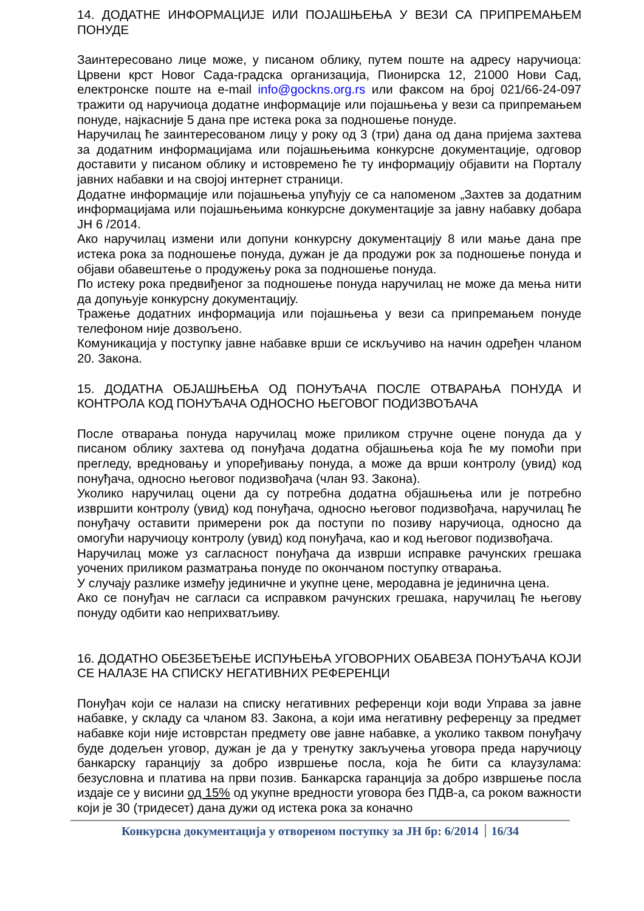14. ДОДАТНЕ ИНФОРМАЦИЈЕ ИЛИ ПОЈАШЊЕЊА У ВЕЗИ СА ПРИПРЕМАЊЕМ ПОНУДЕ
Заинтересовано лице може, у писаном облику, путем поште на адресу наручиоца: Црвени крст Новог Сада-градска организација, Пионирска 12, 21000 Нови Сад, електронске поште на e-mail info@gockns.org.rs или факсом на број 021/66-24-097 тражити од наручиоца додатне информације или појашњења у вези са припремањем понуде, најкасније 5 дана пре истека рока за подношење понуде.
Наручилац ће заинтересованом лицу у року од 3 (три) дана од дана пријема захтева за додатним информацијама или појашњењима конкурсне документације, одговор доставити у писаном облику и истовремено ће ту информацију објавити на Порталу јавних набавки и на својој интернет страници.
Додатне информације или појашњења упућују се са напоменом „Захтев за додатним информацијама или појашњењима конкурсне документације за јавну набавку добара ЈН 6 /2014.
Ако наручилац измени или допуни конкурсну документацију 8 или мање дана пре истека рока за подношење понуда, дужан је да продужи рок за подношење понуда и објави обавештење о продужењу рока за подношење понуда.
По истеку рока предвиђеног за подношење понуда наручилац не може да мења нити да допуњује конкурсну документацију.
Тражење додатних информација или појашњења у вези са припремањем понуде телефоном није дозвољено.
Комуникација у поступку јавне набавке врши се искључиво на начин одређен чланом 20. Закона.
15. ДОДАТНА ОБЈАШЊЕЊА ОД ПОНУЂАЧА ПОСЛЕ ОТВАРАЊА ПОНУДА И КОНТРОЛА КОД ПОНУЂАЧА ОДНОСНО ЊЕГОВОГ ПОДИЗВОЂАЧА
После отварања понуда наручилац може приликом стручне оцене понуда да у писаном облику захтева од понуђача додатна објашњења која ће му помоћи при прегледу, вредновању и упоређивању понуда, а може да врши контролу (увид) код понуђача, односно његовог подизвођача (члан 93. Закона).
Уколико наручилац оцени да су потребна додатна објашњења или је потребно извршити контролу (увид) код понуђача, односно његовог подизвођача, наручилац ће понуђачу оставити примерени рок да поступи по позиву наручиоца, односно да омогући наручиоцу контролу (увид) код понуђача, као и код његовог подизвођача.
Наручилац може уз сагласност понуђача да изврши исправке рачунских грешака уочених приликом разматрања понуде по окончаном поступку отварања.
У случају разлике између јединичне и укупне цене, меродавна је јединична цена.
Ако се понуђач не сагласи са исправком рачунских грешака, наручилац ће његову понуду одбити као неприхватљиву.
16. ДОДАТНО ОБЕЗБЕЂЕЊЕ ИСПУЊЕЊА УГОВОРНИХ ОБАВЕЗА ПОНУЂАЧА КОЈИ СЕ НАЛАЗЕ НА СПИСКУ НЕГАТИВНИХ РЕФЕРЕНЦИ
Понуђач који се налази на списку негативних референци који води Управа за јавне набавке, у складу са чланом 83. Закона, а који има негативну референцу за предмет набавке који није истоврстан предмету ове јавне набавке, а уколико таквом понуђачу буде додељен уговор, дужан је да у тренутку закључења уговора преда наручиоцу банкарску гаранцију за добро извршење посла, која ће бити са клаузулама: безусловна и платива на први позив. Банкарска гаранција за добро извршење посла издаје се у висини од 15% од укупне вредности уговора без ПДВ-а, са роком важности који је 30 (тридесет) дана дужи од истека рока за коначно
Конкурсна документација у отвореном поступку за ЈН бр: 6/2014 16/34